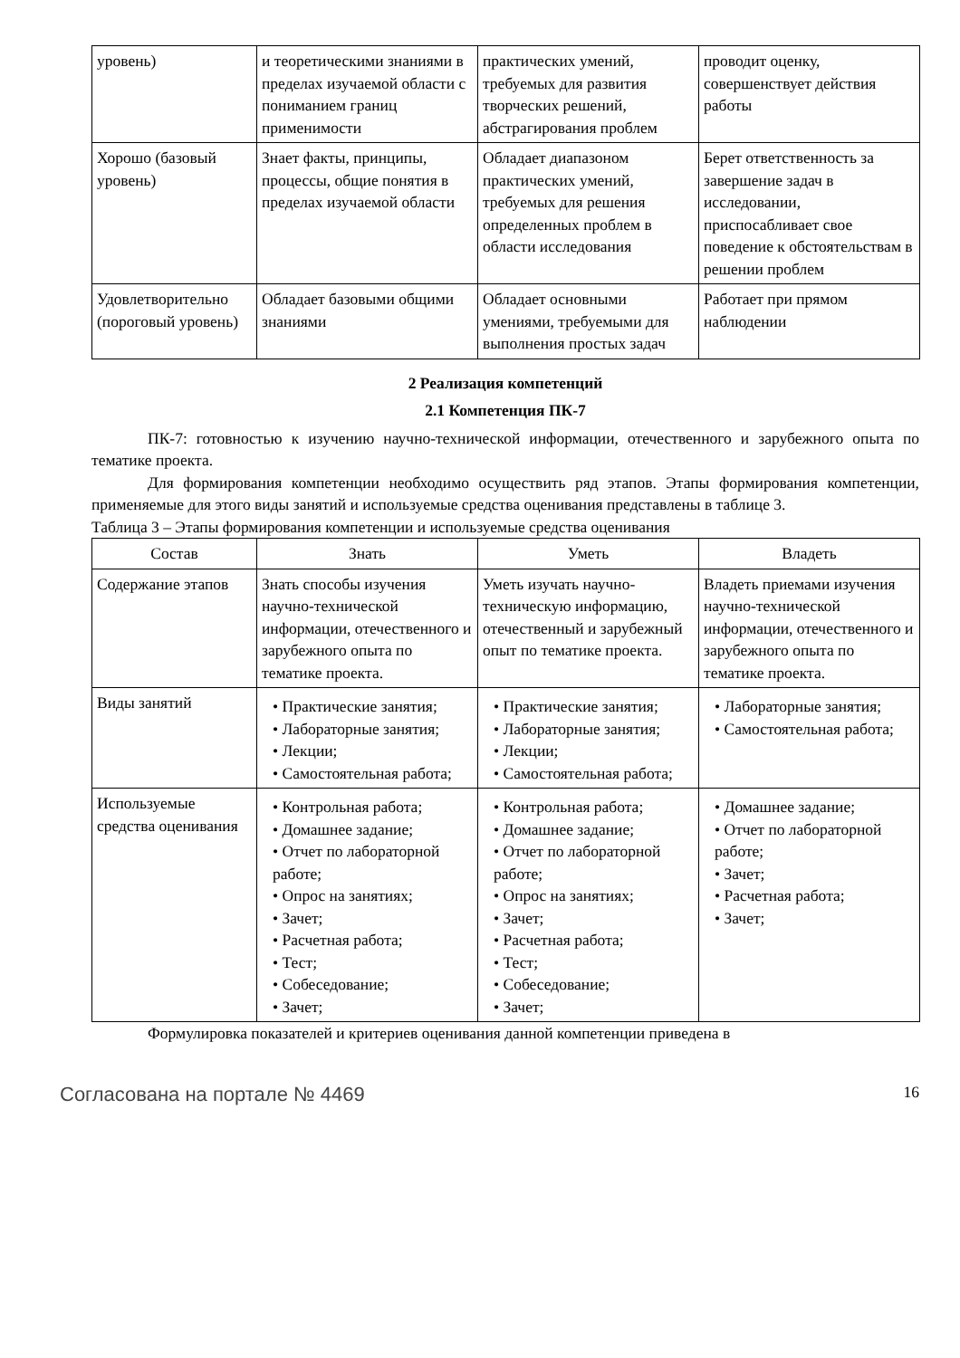| уровень) | и теоретическими знаниями в пределах изучаемой области с пониманием границ применимости | практических умений, требуемых для развития творческих решений, абстрагирования проблем | проводит оценку, совершенствует действия работы |
| Хорошо (базовый уровень) | Знает факты, принципы, процессы, общие понятия в пределах изучаемой области | Обладает диапазоном практических умений, требуемых для решения определенных проблем в области исследования | Берет ответственность за завершение задач в исследовании, приспосабливает свое поведение к обстоятельствам в решении проблем |
| Удовлетворительно (пороговый уровень) | Обладает базовыми общими знаниями | Обладает основными умениями, требуемыми для выполнения простых задач | Работает при прямом наблюдении |
2 Реализация компетенций
2.1 Компетенция ПК-7
ПК-7: готовностью к изучению научно-технической информации, отечественного и зарубежного опыта по тематике проекта.
Для формирования компетенции необходимо осуществить ряд этапов. Этапы формирования компетенции, применяемые для этого виды занятий и используемые средства оценивания представлены в таблице 3.
Таблица 3 – Этапы формирования компетенции и используемые средства оценивания
| Состав | Знать | Уметь | Владеть |
| --- | --- | --- | --- |
| Содержание этапов | Знать способы изучения научно-технической информации, отечественного и зарубежного опыта по тематике проекта. | Уметь изучать научно-техническую информацию, отечественный и зарубежный опыт по тематике проекта. | Владеть приемами изучения научно-технической информации, отечественного и зарубежного опыта по тематике проекта. |
| Виды занятий | • Практические занятия; • Лабораторные занятия; • Лекции; • Самостоятельная работа; | • Практические занятия; • Лабораторные занятия; • Лекции; • Самостоятельная работа; | • Лабораторные занятия; • Самостоятельная работа; |
| Используемые средства оценивания | • Контрольная работа; • Домашнее задание; • Отчет по лабораторной работе; • Опрос на занятиях; • Зачет; • Расчетная работа; • Тест; • Собеседование; • Зачет; | • Контрольная работа; • Домашнее задание; • Отчет по лабораторной работе; • Опрос на занятиях; • Зачет; • Расчетная работа; • Тест; • Собеседование; • Зачет; | • Домашнее задание; • Отчет по лабораторной работе; • Зачет; • Расчетная работа; • Зачет; |
Формулировка показателей и критериев оценивания данной компетенции приведена в
Согласована на портале № 4469 16